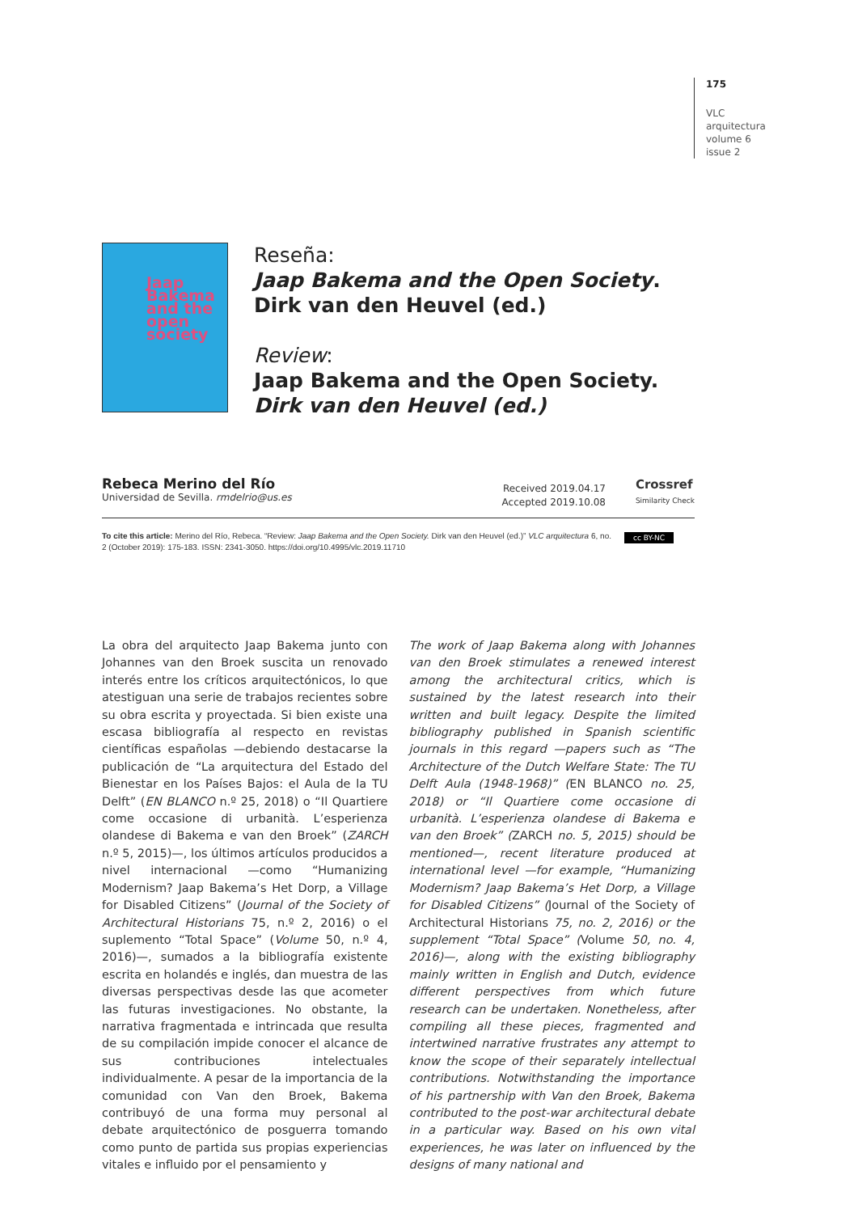175
VLC
arquitectura
volume 6
issue 2
Jaap Bakema and the open society
Reseña:
Jaap Bakema and the Open Society.
Dirk van den Heuvel (ed.)
Review:
Jaap Bakema and the Open Society.
Dirk van den Heuvel (ed.)
Rebeca Merino del Río
Universidad de Sevilla. rmdelrio@us.es
Received 2019.04.17
Accepted 2019.10.08
Crossref
Similarity Check
To cite this article: Merino del Río, Rebeca. “Review: Jaap Bakema and the Open Society. Dirk van den Heuvel (ed.)” VLC arquitectura 6, no. 2 (October 2019): 175-183. ISSN: 2341-3050. https://doi.org/10.4995/vlc.2019.11710
cc BY-NC
La obra del arquitecto Jaap Bakema junto con Johannes van den Broek suscita un renovado interés entre los críticos arquitectónicos, lo que atestiguan una serie de trabajos recientes sobre su obra escrita y proyectada. Si bien existe una escasa bibliografía al respecto en revistas científicas españolas —debiendo destacarse la publicación de “La arquitectura del Estado del Bienestar en los Países Bajos: el Aula de la TU Delft” (EN BLANCO n.º 25, 2018) o “Il Quartiere come occasione di urbanità. L’esperienza olandese di Bakema e van den Broek” (ZARCH n.º 5, 2015)—, los últimos artículos producidos a nivel internacional —como “Humanizing Modernism? Jaap Bakema’s Het Dorp, a Village for Disabled Citizens” (Journal of the Society of Architectural Historians 75, n.º 2, 2016) o el suplemento “Total Space” (Volume 50, n.º 4, 2016)—, sumados a la bibliografía existente escrita en holandés e inglés, dan muestra de las diversas perspectivas desde las que acometer las futuras investigaciones. No obstante, la narrativa fragmentada e intrincada que resulta de su compilación impide conocer el alcance de sus contribuciones intelectuales individualmente. A pesar de la importancia de la comunidad con Van den Broek, Bakema contribuyó de una forma muy personal al debate arquitectónico de posguerra tomando como punto de partida sus propias experiencias vitales e influido por el pensamiento y
The work of Jaap Bakema along with Johannes van den Broek stimulates a renewed interest among the architectural critics, which is sustained by the latest research into their written and built legacy. Despite the limited bibliography published in Spanish scientific journals in this regard —papers such as “The Architecture of the Dutch Welfare State: The TU Delft Aula (1948-1968)” (EN BLANCO no. 25, 2018) or “Il Quartiere come occasione di urbanità. L’esperienza olandese di Bakema e van den Broek” (ZARCH no. 5, 2015) should be mentioned—, recent literature produced at international level —for example, “Humanizing Modernism? Jaap Bakema’s Het Dorp, a Village for Disabled Citizens” (Journal of the Society of Architectural Historians 75, no. 2, 2016) or the supplement “Total Space” (Volume 50, no. 4, 2016)—, along with the existing bibliography mainly written in English and Dutch, evidence different perspectives from which future research can be undertaken. Nonetheless, after compiling all these pieces, fragmented and intertwined narrative frustrates any attempt to know the scope of their separately intellectual contributions. Notwithstanding the importance of his partnership with Van den Broek, Bakema contributed to the post-war architectural debate in a particular way. Based on his own vital experiences, he was later on influenced by the designs of many national and